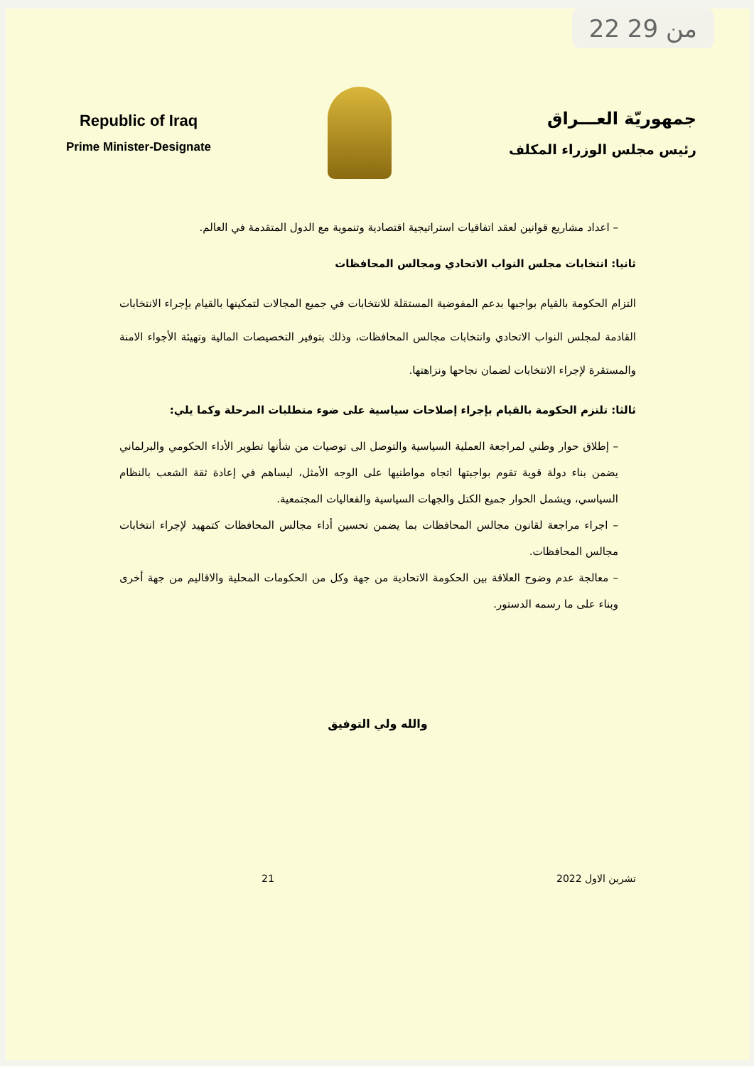22 من 29
Republic of Iraq
Prime Minister-Designate
جمهوريّة العـــراق
رئيس مجلس الوزراء المكلف
– اعداد مشاريع قوانين لعقد اتفاقيات استراتيجية اقتصادية وتنموية مع الدول المتقدمة في العالم.
ثانيا: انتخابات مجلس النواب الاتحادي ومجالس المحافظات
التزام الحكومة بالقيام بواجبها بدعم المفوضية المستقلة للانتخابات في جميع المجالات لتمكينها بالقيام بإجراء الانتخابات القادمة لمجلس النواب الاتحادي وانتخابات مجالس المحافظات، وذلك بتوفير التخصيصات المالية وتهيئة الأجواء الامنة والمستقرة لإجراء الانتخابات لضمان نجاحها ونزاهتها.
ثالثا: تلتزم الحكومة بالقيام بإجراء إصلاحات سياسية على ضوء متطلبات المرحلة وكما يلي:
– إطلاق حوار وطني لمراجعة العملية السياسية والتوصل الى توصيات من شأنها تطوير الأداء الحكومي والبرلماني يضمن بناء دولة قوية تقوم بواجبتها اتجاه مواطنيها على الوجه الأمثل، ليساهم في إعادة ثقة الشعب بالنظام السياسي، ويشمل الحوار جميع الكتل والجهات السياسية والفعاليات المجتمعية.
– اجراء مراجعة لقانون مجالس المحافظات بما يضمن تحسين أداء مجالس المحافظات كتمهيد لإجراء انتخابات مجالس المحافظات.
– معالجة عدم وضوح العلاقة بين الحكومة الاتحادية من جهة وكل من الحكومات المحلية والاقاليم من جهة أخرى وبناء على ما رسمه الدستور.
والله ولي التوفيق
تشرين الاول 2022 21